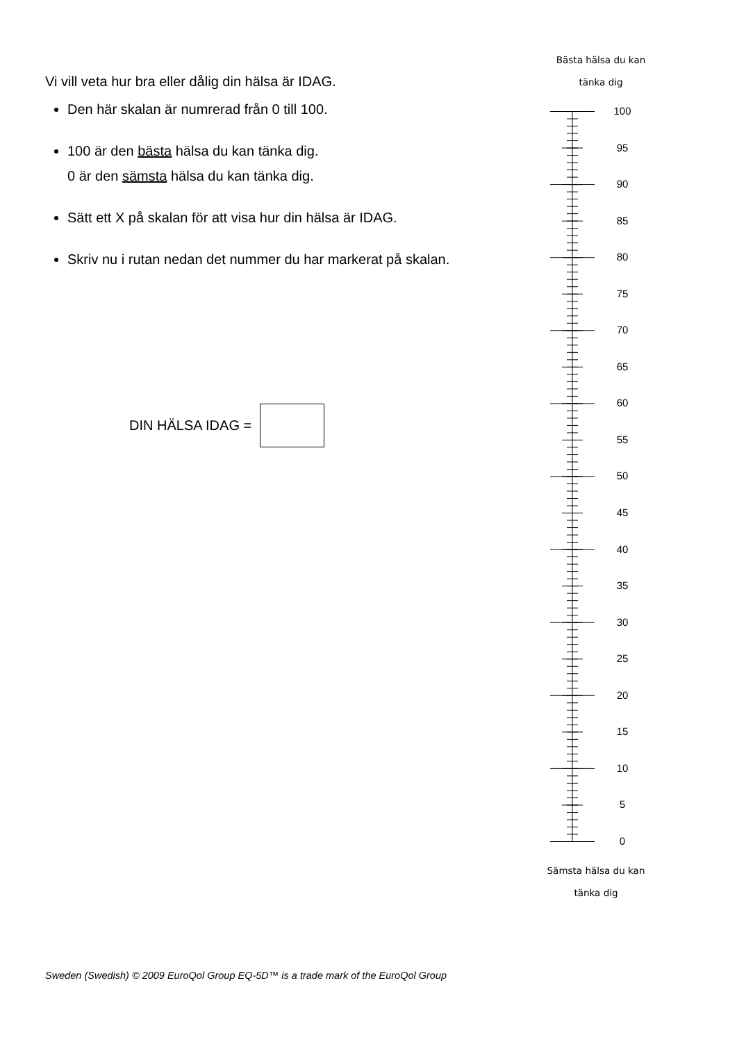Vi vill veta hur bra eller dålig din hälsa är IDAG.
Den här skalan är numrerad från 0 till 100.
100 är den bästa hälsa du kan tänka dig.
0 är den sämsta hälsa du kan tänka dig.
Sätt ett X på skalan för att visa hur din hälsa är IDAG.
Skriv nu i rutan nedan det nummer du har markerat på skalan.
DIN HÄLSA IDAG =
Bästa hälsa du kan
tänka dig
100
95
90
85
80
75
70
65
60
55
50
45
40
35
30
25
20
15
10
5
0
Sämsta hälsa du kan
tänka dig
Sweden (Swedish) © 2009 EuroQol Group EQ-5D™ is a trade mark of the EuroQol Group